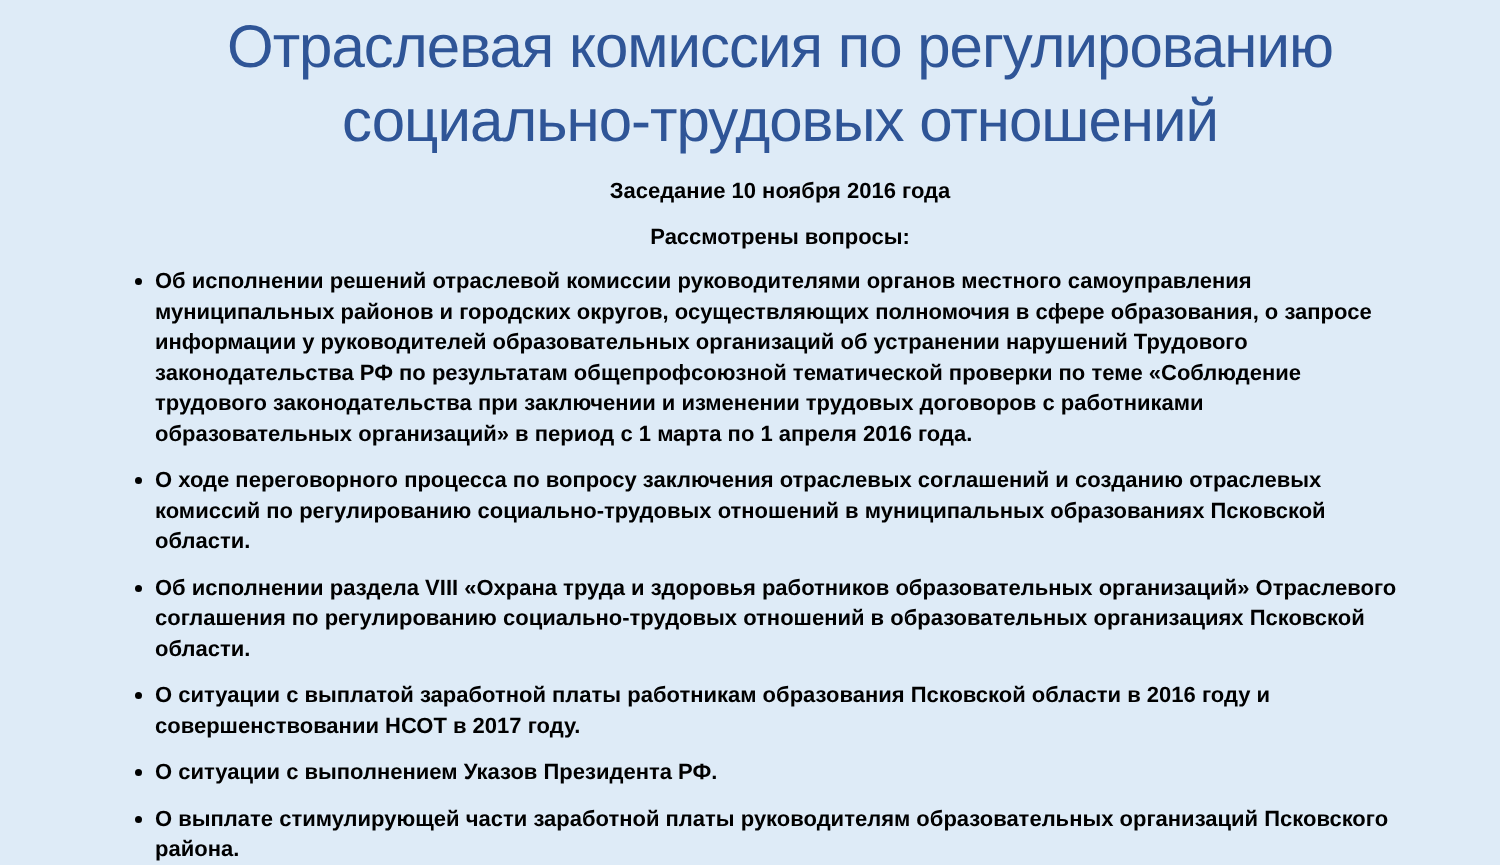Отраслевая комиссия по регулированию
социально-трудовых отношений
Заседание 10 ноября 2016 года
Рассмотрены вопросы:
Об исполнении решений отраслевой комиссии руководителями органов местного самоуправления муниципальных районов и городских округов, осуществляющих полномочия в сфере образования, о запросе информации у руководителей образовательных организаций об устранении нарушений Трудового законодательства РФ по результатам общепрофсоюзной тематической проверки по теме «Соблюдение трудового законодательства при заключении и изменении трудовых договоров с работниками образовательных организаций» в период с 1 марта по 1 апреля 2016 года.
О ходе переговорного процесса по вопросу заключения отраслевых соглашений и созданию отраслевых комиссий по регулированию социально-трудовых отношений в муниципальных образованиях Псковской области.
Об исполнении раздела VIII «Охрана труда и здоровья работников образовательных организаций» Отраслевого соглашения по регулированию социально-трудовых отношений в образовательных организациях Псковской области.
О ситуации с выплатой заработной платы работникам образования Псковской области в 2016 году и совершенствовании НСОТ в 2017 году.
О ситуации с выполнением Указов Президента РФ.
О выплате стимулирующей части заработной платы руководителям образовательных организаций Псковского района.